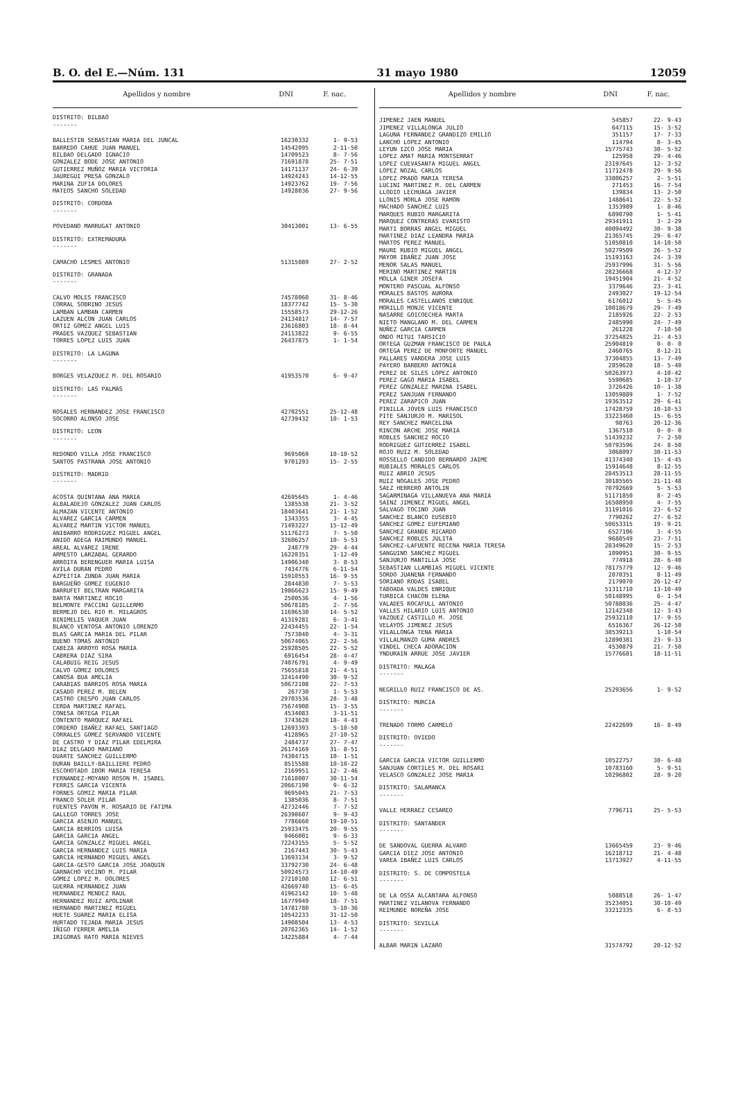B. O. del E.—Núm. 131 31 mayo 1980 12059
| Apellidos y nombre | DNI | F. nac. |
| --- | --- | --- |
| DISTRITO: BILBAO | | |
| ------- | | |
| BALLESTIN SEBASTIAN MARIA DEL JUNCAL | 16230332 | 1- 9-53 |
| BARREDO CAHUE JUAN MANUEL | 14542095 | 2-11-50 |
| BILBAO DELGADO IGNACIO | 14709523 | 8- 7-56 |
| GONZALEZ BODE JOSE ANTONIO | 71691878 | 25- 7-51 |
| GUTIERREZ MUÑOZ MARIA VICTORIA | 14171137 | 24- 6-39 |
| JAUREGUI PRESA GONZALO | 14924243 | 14-12-55 |
| MARINA ZUFIA DOLORES | 14923762 | 19- 7-56 |
| MATEOS SANCHO SOLEDAD | 14928036 | 27- 9-56 |
| DISTRITO: CORDOBA | | |
| ------- | | |
| POVEDANO MARRUGAT ANTONIO | 30413001 | 13- 6-55 |
| DISTRITO: EXTREMADURA | | |
| ------- | | |
| CAMACHO LESMES ANTONIO | 51315089 | 27- 2-52 |
| DISTRITO: GRANADA | | |
| ------- | | |
| CALVO MOLES FRANCISCO | 74578060 | 31- 8-46 |
| CORRAL SOBRINO JESUS | 18377742 | 15- 5-30 |
| LAMBAN LAMBAN CARMEN | 15558573 | 29-12-26 |
| LAZUEN ALCON JUAN CARLOS | 24134817 | 14- 7-57 |
| ORTIZ GOMEZ ANGEL LUIS | 23616803 | 18- 8-44 |
| PRADES VAZQUEZ SEBASTIAN | 24113822 | 9- 6-55 |
| TORRES LOPEZ LUIS JUAN | 26437875 | 1- 1-54 |
| DISTRITO: LA LAGUNA | | |
| ------- | | |
| BORGES VELAZQUEZ M. DEL ROSARIO | 41953570 | 6- 9-47 |
| DISTRITO: LAS PALMAS | | |
| ------- | | |
| ROSALES HERNANDEZ JOSE FRANCISCO | 42702551 | 25-12-48 |
| SOCORRO ALONSO JOSE | 42739432 | 10- 1-53 |
| DISTRITO: LEON | | |
| ------- | | |
| REDONDO VILLA JOSE FRANCISCO | 9695069 | 10-10-52 |
| SANTOS PASTRANA JOSE ANTONIO | 9701293 | 15- 2-55 |
| DISTRITO: MADRID | | |
| ------- | | |
| ACOSTA QUINTANA ANA MARIA | 42695645 | 1- 4-46 |
| ALBALADEJO GONZALEZ JUAN CARLOS | 1385538 | 21- 3-52 |
| ALMAZAN VICENTE ANTONIO | 18403641 | 21- 1-52 |
| ALVAREZ GARCIA CARMEN | 1343355 | 3- 4-45 |
| ALVAREZ MARTIN VICTOR MANUEL | 71493227 | 15-12-49 |
| ANIBARRO RODRIGUEZ MIGUEL ANGEL | 51176273 | 7- 5-50 |
| ANIDO ADEGA RAIMUNDO MANUEL | 32606257 | 10- 5-53 |
| AREAL ALVAREZ IRENE | 248779 | 29- 4-44 |
| ARMESTO LARZABAL GERARDO | 16220351 | 1-12-49 |
| ARROITA BERENGUER MARIA LUISA | 14906340 | 3- 8-53 |
| AVILA DURAN PEDRO | 7434776 | 6-11-54 |
| AZPEITIA ZUNDA JUAN MARIA | 15910553 | 16- 9-55 |
| BARGUEÑO GOMEZ EUGENIO | 2844830 | 7- 5-53 |
| BARRUFET BELTRAN MARGARITA | 19866623 | 15- 9-49 |
| BARTA MARTINEZ ROCIO | 2500536 | 4- 1-56 |
| BELMONTE PACCINI GUILLERMO | 50678185 | 2- 7-56 |
| BERMEJO DEL RIO M. MILAGROS | 11696530 | 14- 5-52 |
| BINIMELIS VAQUER JUAN | 41319281 | 6- 3-41 |
| BLANCO VENTOSA ANTONIO LORENZO | 22434455 | 22- 1-54 |
| BLAS GARCIA MARIA DEL PILAR | 7573040 | 4- 3-31 |
| BUENO TOMAS ANTONIO | 50674065 | 22- 2-56 |
| CABEZA ARROYO ROSA MARIA | 25928505 | 22- 5-52 |
| CABRERA DIAZ SIRA | 6916454 | 28- 4-47 |
| CALABUIG REIG JESUS | 74076791 | 4- 9-49 |
| CALVO GOMEZ DOLORES | 75655818 | 21- 4-51 |
| CANOSA BUA AMELIA | 32414490 | 30- 9-52 |
| CARABIAS BARRIOS ROSA MARIA | 50672108 | 22- 7-53 |
| CASADO PEREZ M. BELEN | 267730 | 1- 5-53 |
| CASTRO CRESPO JUAN CARLOS | 29703536 | 28- 3-48 |
| CERDA MARTINEZ RAFAEL | 75674908 | 15- 3-55 |
| CONESA ORTEGA PILAR | 4534083 | 3-11-51 |
| CONTENTO MARQUEZ RAFAEL | 3743620 | 18- 4-43 |
| CORDERO IBAÑEZ RAFAEL SANTIAGO | 12693393 | 5-10-50 |
| CORRALES GOMEZ SERVANDO VICENTE | 4128965 | 27-10-52 |
| DE CASTRO Y DIAZ PILAR EDELMIRA | 2484737 | 27- 7-47 |
| DIAZ DELGADO MARIANO | 26174169 | 31- 8-51 |
| DUARTE SANCHEZ GUILLERMO | 74304715 | 10- 1-51 |
| DURAN BAILLY-BAILLIERE PEDRO | 8515588 | 10-10-22 |
| ESCOHOTADO IBOR MARIA TERESA | 2169951 | 12- 2-46 |
| FERNANDEZ-MOYANO ROSON M. ISABEL | 71618007 | 30-11-54 |
| FERRIS GARCIA VICENTA | 20667190 | 9- 6-32 |
| FORNES GOMIZ MARIA PILAR | 9695045 | 21- 7-53 |
| FRANCO SOLER PILAR | 1385036 | 8- 7-51 |
| FUENTES PAVON M. ROSARIO DE FATIMA | 42732446 | 7- 7-52 |
| GALLEGO TORRES JOSE | 26398607 | 9- 9-43 |
| GARCIA ASENJO MANUEL | 7786660 | 19-10-51 |
| GARCIA BERRIOS LUISA | 25933475 | 20- 9-55 |
| GARCIA GARCIA ANGEL | 9466001 | 9- 6-33 |
| GARCIA GONZALEZ MIGUEL ANGEL | 72243155 | 5- 5-52 |
| GARCIA HERNANDEZ LUIS MARIA | 2167443 | 30- 5-43 |
| GARCIA HERNANDO MIGUEL ANGEL | 13693134 | 3- 9-52 |
| GARCIA-GESTO GARCIA JOSE JOAQUIN | 33792730 | 24- 6-48 |
| GARNACHO VECINO M. PILAR | 50924573 | 14-10-49 |
| GOMEZ LOPEZ M. DOLORES | 27210108 | 12- 6-51 |
| GUERRA HERNANDEZ JUAN | 42669740 | 15- 6-45 |
| HERNANDEZ MENDEZ RAUL | 41962142 | 10- 5-48 |
| HERNANDEZ RUIZ APOLINAR | 16779949 | 18- 7-51 |
| HERNANDO MARTINEZ MIGUEL | 14781780 | 5-10-36 |
| HUETE SUAREZ MARIA ELISA | 10542233 | 31-12-50 |
| HURTADO TEJADA MARIA JESUS | 14908504 | 13- 4-53 |
| IÑIGO FERRER AMELIA | 20762365 | 14- 1-52 |
| IRIGORAS RATO MARIA NIEVES | 14225884 | 4- 7-44 |
| Apellidos y nombre | DNI | F. nac. |
| --- | --- | --- |
| JIMENEZ JAEN MANUEL | 545857 | 22- 9-43 |
| JIMENEZ VILLALONGA JULIO | 647115 | 15- 3-52 |
| LAGUNA FERNANDEZ GRANDIZO EMILIO | 351157 | 17- 7-33 |
| LANCHO LOPEZ ANTONIO | 114794 | 8- 3-45 |
| LEYUN IZCO JOSE MARIA | 15775743 | 30- 5-52 |
| LOPEZ AMAT MARIA MONTSERRAT | 125958 | 29- 4-46 |
| LOPEZ CUEVASANTA MIGUEL ANGEL | 23197645 | 12- 3-52 |
| LOPEZ NOZAL CARLOS | 11712478 | 29- 9-56 |
| LOPEZ PRADO MARIA TERESA | 33806257 | 2- 5-51 |
| LUCINI MARTINEZ M. DEL CARMEN | 271453 | 16- 7-54 |
| LLODIO LECHUAGA JAVIER | 139834 | 13- 2-50 |
| LLONIS MORLA JOSE RAMON | 1488641 | 22- 5-52 |
| MACHADO SANCHEZ LUIS | 1353989 | 1- 8-46 |
| MARQUES RUBIO MARGARITA | 6890790 | 1- 5-41 |
| MARQUEZ CONTRERAS EVARISTO | 29341911 | 3- 2-29 |
| MARTI BORRAS ANGEL MIGUEL | 40094492 | 30- 9-38 |
| MARTINEZ DIAZ LEANDRA MARIA | 21365745 | 29- 6-47 |
| MARTOS PEREZ MANUEL | 51050810 | 14-10-50 |
| MAURE RUBIO MIGUEL ANGEL | 50279509 | 26- 5-52 |
| MAYOR IBAÑEZ JUAN JOSE | 15193163 | 24- 3-39 |
| MENOR SALAS MANUEL | 25937996 | 31- 5-56 |
| MERINO MARTINEZ MARTIN | 28236668 | 4-12-37 |
| MOLLA GINER JOSEFA | 19451904 | 21- 4-52 |
| MONTERO PASCUAL ALFONSO | 3379646 | 23- 3-41 |
| MORALES BASTOS AURORA | 2493027 | 19-12-54 |
| MORALES CASTELLANOS ENRIQUE | 6176012 | 5- 5-45 |
| MORILLO MONJE VICENTE | 10018679 | 29- 7-49 |
| NASARRE GOICOECHEA MARTA | 2185926 | 22- 2-53 |
| NIETO MANGLANO M. DEL CARMEN | 2485990 | 24- 7-49 |
| NUÑEZ GARCIA CARMEN | 261228 | 7-10-50 |
| ONDO MITUI TARSICIO | 37254825 | 21- 4-53 |
| ORTEGA GUZMAN FRANCISCO DE PAULA | 25904819 | 0- 0- 0 |
| ORTEGA PEREZ DE MONFORTE MANUEL | 2460765 | 8-12-21 |
| PALLARES VARDERA JOSE LUIS | 37304855 | 13- 7-49 |
| PAYERO BARBERO ANTONIA | 2859628 | 18- 5-40 |
| PEREZ DE SILES LOPEZ ANTONIO | 50263973 | 4-10-42 |
| PEREZ GAGO MARIA ISABEL | 5590685 | 1-10-37 |
| PEREZ GONZALEZ MARINA ISABEL | 3726426 | 10- 1-38 |
| PEREZ SANJUAN FERNANDO | 13059889 | 1- 7-52 |
| PEREZ ZARAPICO JUAN | 19363512 | 29- 6-41 |
| PINILLA JOVEN LUIS FRANCISCO | 17428759 | 10-10-53 |
| PITE SANJURJO M. MARISOL | 33223460 | 15- 6-55 |
| REY SANCHEZ MARCELINA | 98763 | 20-12-36 |
| RINCON ARCHE JOSE MARIA | 1367510 | 0- 0- 0 |
| ROBLES SANCHEZ ROCIO | 51439232 | 7- 2-50 |
| RODRIGUEZ GUTIERREZ ISABEL | 50793596 | 24- 8-50 |
| ROJO RUIZ M. SOLEDAD | 3068097 | 30-11-53 |
| ROSSELLO CANDIDO BERNARDO JAIME | 41374340 | 15- 4-45 |
| RUBIALES MORALES CARLOS | 15914648 | 8-12-55 |
| RUIZ ABRIO JESUS | 28453513 | 28-11-55 |
| RUIZ NOGALES JOSE PEDRO | 30185565 | 21-11-48 |
| SAEZ HERRERO ANTOLIN | 70792669 | 5- 5-53 |
| SAGARMINAGA VILLANUEVA ANA MARIA | 51171850 | 8- 2-45 |
| SAINZ JIMENEZ MIGUEL ANGEL | 16508950 | 4- 7-55 |
| SALVAGO TOCINO JUAN | 31191016 | 23- 6-52 |
| SANCHEZ BLANCO EUSEBIO | 7790262 | 27- 6-52 |
| SANCHEZ GOMEZ EUFEMIANO | 50653315 | 19- 9-21 |
| SANCHEZ GRANDE RICARDO | 6527106 | 3- 4-55 |
| SANCHEZ ROBLES JULITA | 9688549 | 23- 7-51 |
| SANCHEZ-LAFUENTE RECENA MARIA TERESA | 28349620 | 15- 2-53 |
| SANGUINO SANCHEZ MIGUEL | 1090951 | 30- 9-55 |
| SANJURJO MANTILLA JOSE | 774918 | 28- 6-40 |
| SEBASTIAN LLAMBIAS MIGUEL VICENTE | 78175779 | 12- 9-46 |
| SORDO JUANENA FERNANDO | 2070351 | 8-11-49 |
| SORIANO RODAS ISABEL | 2179070 | 26-12-47 |
| TABOADA VALDES ENRIQUE | 51311710 | 13-10-49 |
| TURBICA CHACON ELENA | 50148995 | 6- 1-54 |
| VALADES ROCAFULL ANTONIO | 50788036 | 25- 4-47 |
| VALLES HILARIO LUIS ANTONIO | 12142348 | 12- 3-43 |
| VAZQUEZ CASTILLO M. JOSE | 25932110 | 17- 9-55 |
| VELAYOS JIMENEZ JESUS | 6516367 | 26-12-50 |
| VILALLONGA TENA MARIA | 38539213 | 1-10-54 |
| VILLALMANZO GUMA ANDRES | 12890381 | 23- 9-33 |
| VINDEL CHECA ADORACION | 4530879 | 21- 7-50 |
| YNDURAIN ARRUE JOSE JAVIER | 15776681 | 18-11-51 |
| DISTRITO: MALAGA | | |
| ------- | | |
| NEGRILLO RUIZ FRANCISCO DE AS. | 25293656 | 1- 9-52 |
| DISTRITO: MURCIA | | |
| ------- | | |
| TRENADO TORMO CARMELO | 22422699 | 16- 8-49 |
| DISTRITO: OVIEDO | | |
| ------- | | |
| GARCIA GARCIA VICTOR GUILLERMO | 10522757 | 30- 6-48 |
| SANJUAN CORTILES M. DEL ROSARI | 10783160 | 5- 9-51 |
| VELASCO GONZALEZ JOSE MARIA | 10296802 | 28- 9-20 |
| DISTRITO: SALAMANCA | | |
| ------- | | |
| VALLE HERRAEZ CESAREO | 7796711 | 25- 5-53 |
| DISTRITO: SANTANDER | | |
| ------- | | |
| DE SANDOVAL GUERRA ALVARO | 13665459 | 23- 9-46 |
| GARCIA DIEZ JOSE ANTONIO | 16218712 | 21- 4-48 |
| VAREA IBAÑEZ LUIS CARLOS | 13713927 | 4-11-55 |
| DISTRITO: S. DE COMPOSTELA | | |
| ------- | | |
| DE LA OSSA ALCANTARA ALFONSO | 5088518 | 26- 1-47 |
| MARTINEZ VILANOVA FERNANDO | 35234051 | 30-10-49 |
| REIMUNDE NOREÑA JOSE | 33212335 | 6- 8-53 |
| DISTRITO: SEVILLA | | |
| ------- | | |
| ALBAR MARIN LAZARO | 31574792 | 20-12-52 |